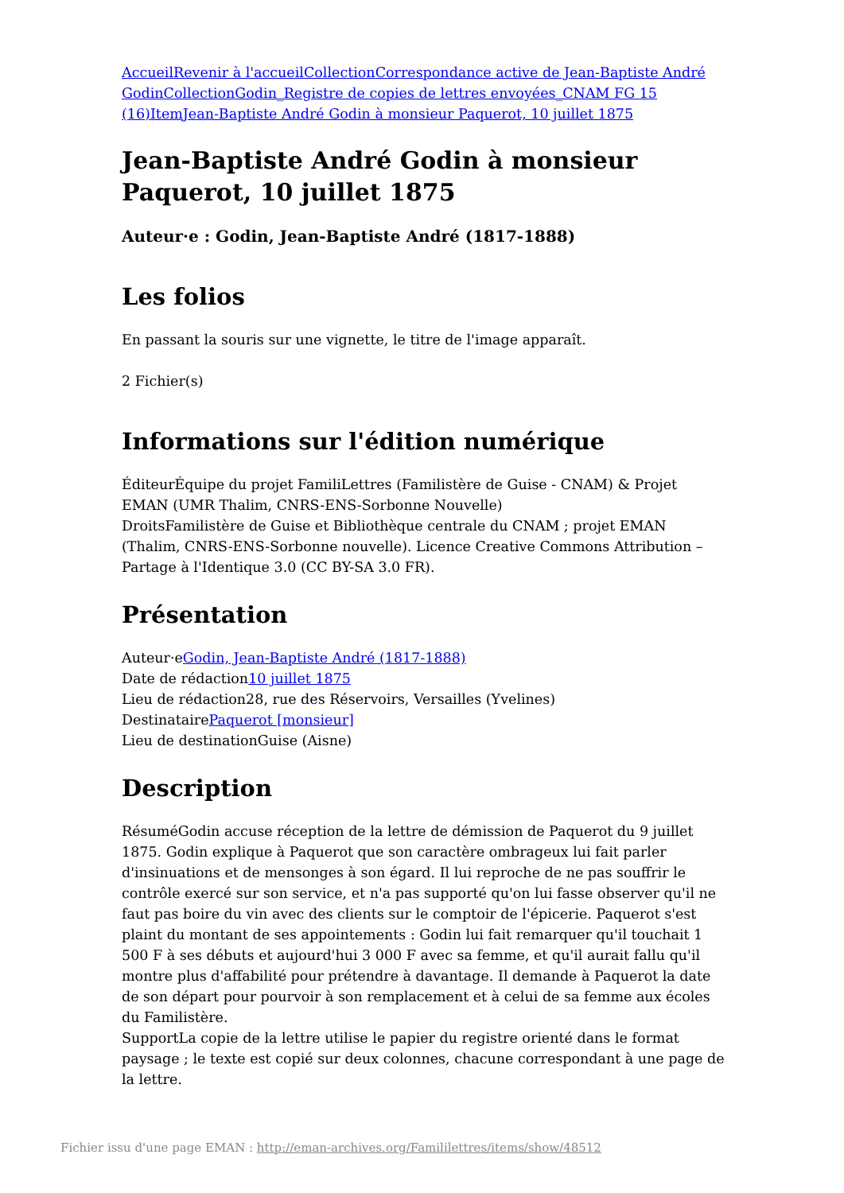Accueil Revenir à l'accueil Collection Correspondance active de Jean-Baptiste André Godin Collection Godin_Registre de copies de lettres envoyées_CNAM FG 15 (16) Item Jean-Baptiste André Godin à monsieur Paquerot, 10 juillet 1875
Jean-Baptiste André Godin à monsieur Paquerot, 10 juillet 1875
Auteur·e : Godin, Jean-Baptiste André (1817-1888)
Les folios
En passant la souris sur une vignette, le titre de l'image apparaît.
2 Fichier(s)
Informations sur l'édition numérique
ÉditeurÉquipe du projet FamiliLettres (Familistère de Guise - CNAM) & Projet EMAN (UMR Thalim, CNRS-ENS-Sorbonne Nouvelle)
DroitsFamilistère de Guise et Bibliothèque centrale du CNAM ; projet EMAN (Thalim, CNRS-ENS-Sorbonne nouvelle). Licence Creative Commons Attribution – Partage à l'Identique 3.0 (CC BY-SA 3.0 FR).
Présentation
Auteur·eGodin, Jean-Baptiste André (1817-1888)
Date de rédaction10 juillet 1875
Lieu de rédaction28, rue des Réservoirs, Versailles (Yvelines)
DestinatairePaquerot [monsieur]
Lieu de destinationGuise (Aisne)
Description
RésuméGodin accuse réception de la lettre de démission de Paquerot du 9 juillet 1875. Godin explique à Paquerot que son caractère ombrageux lui fait parler d'insinuations et de mensonges à son égard. Il lui reproche de ne pas souffrir le contrôle exercé sur son service, et n'a pas supporté qu'on lui fasse observer qu'il ne faut pas boire du vin avec des clients sur le comptoir de l'épicerie. Paquerot s'est plaint du montant de ses appointements : Godin lui fait remarquer qu'il touchait 1 500 F à ses débuts et aujourd'hui 3 000 F avec sa femme, et qu'il aurait fallu qu'il montre plus d'affabilité pour prétendre à davantage. Il demande à Paquerot la date de son départ pour pourvoir à son remplacement et à celui de sa femme aux écoles du Familistère.
SupportLa copie de la lettre utilise le papier du registre orienté dans le format paysage ; le texte est copié sur deux colonnes, chacune correspondant à une page de la lettre.
Fichier issu d'une page EMAN : http://eman-archives.org/Famililettres/items/show/48512